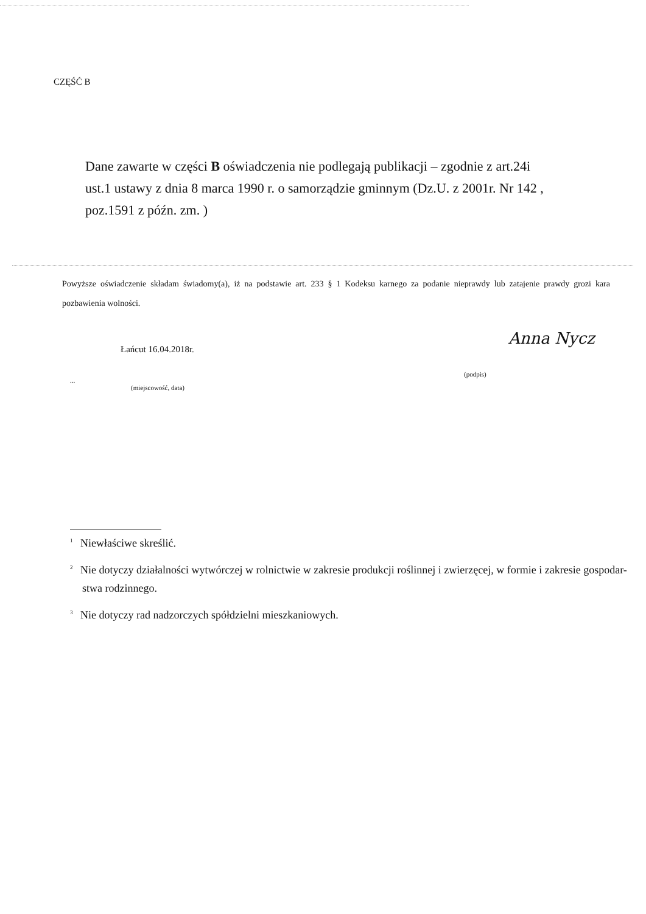CZĘŚĆ B
Dane zawarte w części B oświadczenia nie podlegają publikacji – zgodnie z art.24i ust.1 ustawy z dnia 8 marca 1990 r. o samorządzie gminnym (Dz.U. z 2001r. Nr 142 , poz.1591 z późn. zm. )
Powyższe oświadczenie składam świadomy(a), iż na podstawie art. 233 § 1 Kodeksu karnego za podanie nieprawdy lub zatajenie prawdy grozi kara pozbawienia wolności.
Łańcut 16.04.2018r.
Anna Nycz
(podpis)
...
(miejscowość, data)
<sup>1</sup> Niewłaściwe skreślić.
<sup>2</sup> Nie dotyczy działalności wytwórczej w rolnictwie w zakresie produkcji roślinnej i zwierzęcej, w formie i zakresie gospodar-
stwa rodzinnego.
<sup>3</sup> Nie dotyczy rad nadzorczych spółdzielni mieszkaniowych.